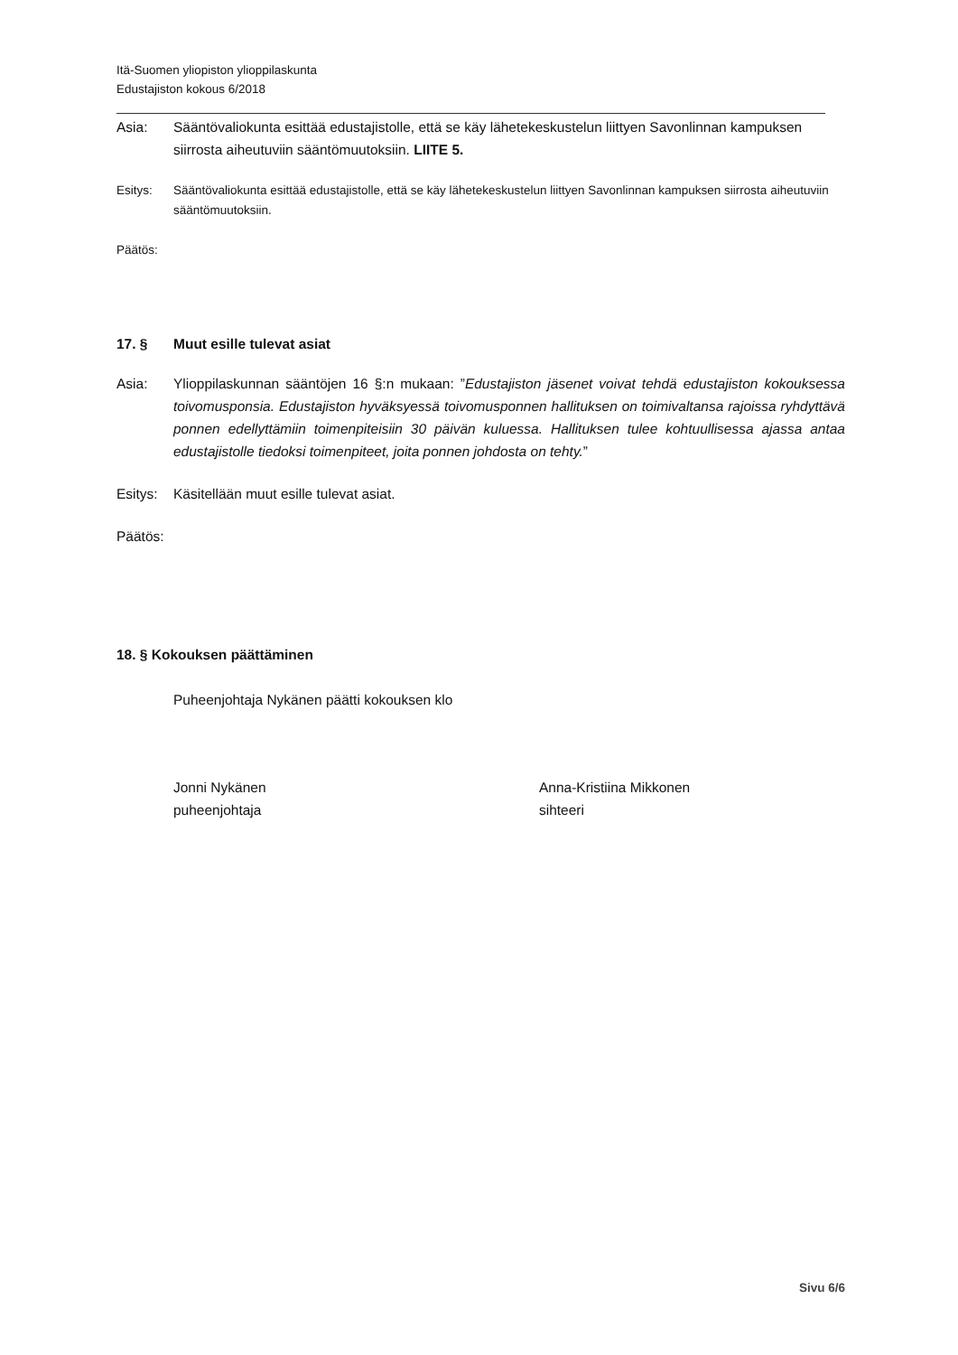Itä-Suomen yliopiston ylioppilaskunta
Edustajiston kokous 6/2018
Asia: Sääntövaliokunta esittää edustajistolle, että se käy lähetekeskustelun liittyen Savonlinnan kampuksen siirrosta aiheutuviin sääntömuutoksiin. LIITE 5.
Esitys: Sääntövaliokunta esittää edustajistolle, että se käy lähetekeskustelun liittyen Savonlinnan kampuksen siirrosta aiheutuviin sääntömuutoksiin.
Päätös:
17. § Muut esille tulevat asiat
Asia: Ylioppilaskunnan sääntöjen 16 §:n mukaan: ”Edustajiston jäsenet voivat tehdä edustajiston kokouksessa toivomusponsia. Edustajiston hyväksyessä toivomusponnen hallituksen on toimivaltansa rajoissa ryhdyttävä ponnen edellyttämiin toimenpiteisiin 30 päivän kuluessa. Hallituksen tulee kohtuullisessa ajassa antaa edustajistolle tiedoksi toimenpiteet, joita ponnen johdosta on tehty.”
Esitys:
Käsitellään muut esille tulevat asiat.
Päätös:
18. § Kokouksen päättäminen
Puheenjohtaja Nykänen päätti kokouksen klo
Jonni Nykänen
puheenjohtaja
Anna-Kristiina Mikkonen
sihteeri
Sivu 6/6